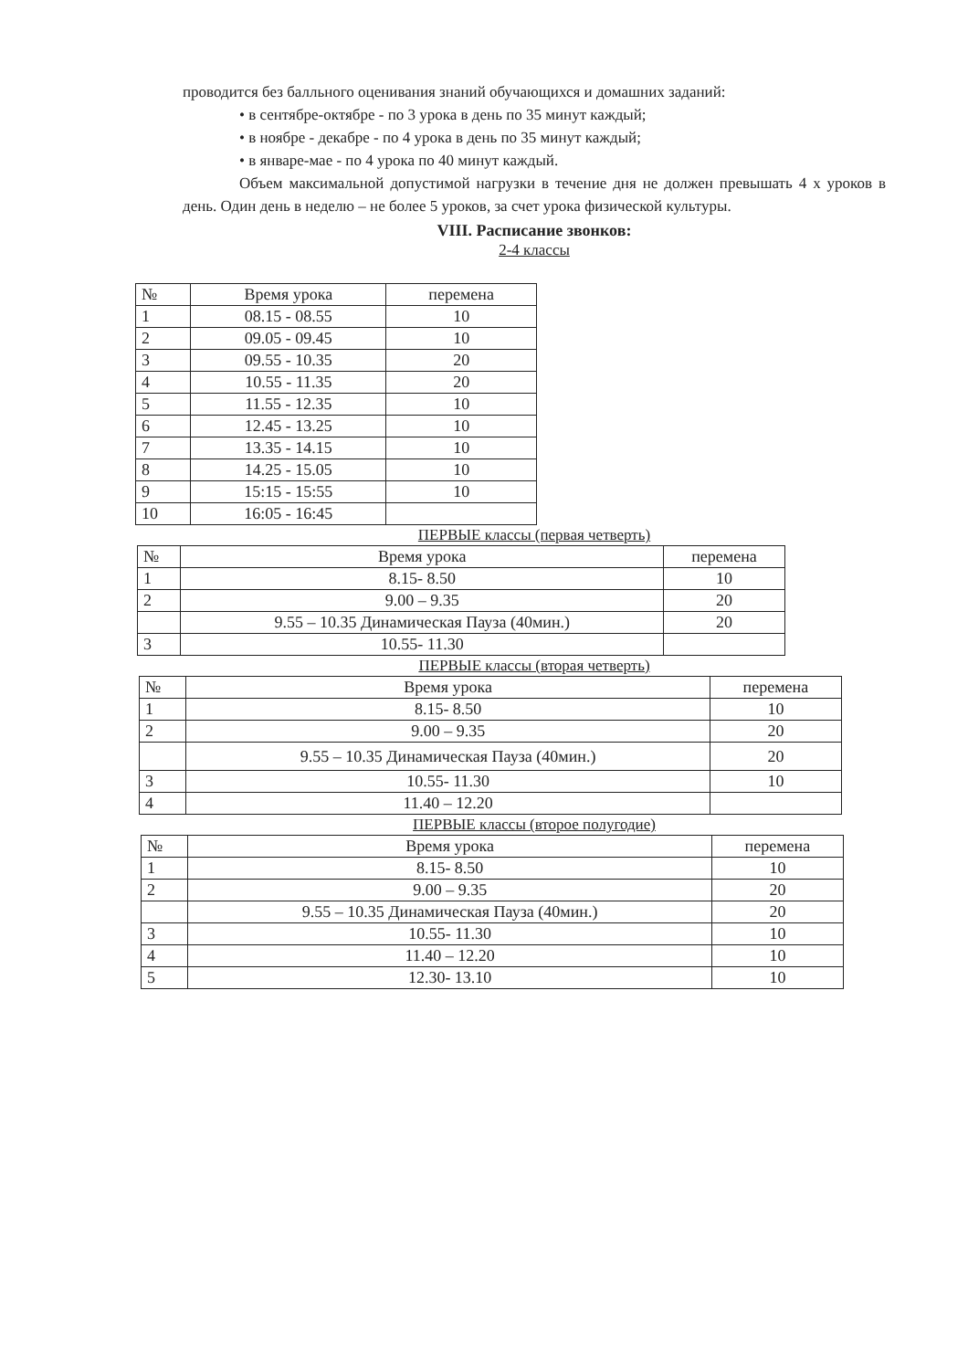проводится без балльного оценивания знаний обучающихся и домашних заданий:
• в сентябре-октябре - по 3 урока в день по 35 минут каждый;
• в ноябре - декабре - по 4 урока в день по 35 минут каждый;
• в январе-мае - по 4 урока по 40 минут каждый.
Объем максимальной допустимой нагрузки в течение дня не должен превышать 4 х уроков в день. Один день в неделю – не более 5 уроков, за счет урока физической культуры.
VIII. Расписание звонков:
2-4 классы
| № | Время урока | перемена |
| --- | --- | --- |
| 1 | 08.15 - 08.55 | 10 |
| 2 | 09.05 - 09.45 | 10 |
| 3 | 09.55 - 10.35 | 20 |
| 4 | 10.55 - 11.35 | 20 |
| 5 | 11.55 - 12.35 | 10 |
| 6 | 12.45 - 13.25 | 10 |
| 7 | 13.35 - 14.15 | 10 |
| 8 | 14.25 - 15.05 | 10 |
| 9 | 15:15 - 15:55 | 10 |
| 10 | 16:05 - 16:45 | |
ПЕРВЫЕ классы (первая четверть)
| № | Время урока | перемена |
| --- | --- | --- |
| 1 | 8.15- 8.50 | 10 |
| 2 | 9.00 – 9.35 | 20 |
| | 9.55 – 10.35 Динамическая Пауза (40мин.) | 20 |
| 3 | 10.55- 11.30 | |
ПЕРВЫЕ классы (вторая четверть)
| № | Время урока | перемена |
| --- | --- | --- |
| 1 | 8.15- 8.50 | 10 |
| 2 | 9.00 – 9.35 | 20 |
| | 9.55 – 10.35 Динамическая Пауза (40мин.) | 20 |
| 3 | 10.55- 11.30 | 10 |
| 4 | 11.40 – 12.20 | |
ПЕРВЫЕ классы (второе полугодие)
| № | Время урока | перемена |
| --- | --- | --- |
| 1 | 8.15- 8.50 | 10 |
| 2 | 9.00 – 9.35 | 20 |
| | 9.55 – 10.35 Динамическая Пауза (40мин.) | 20 |
| 3 | 10.55- 11.30 | 10 |
| 4 | 11.40 – 12.20 | 10 |
| 5 | 12.30- 13.10 | 10 |